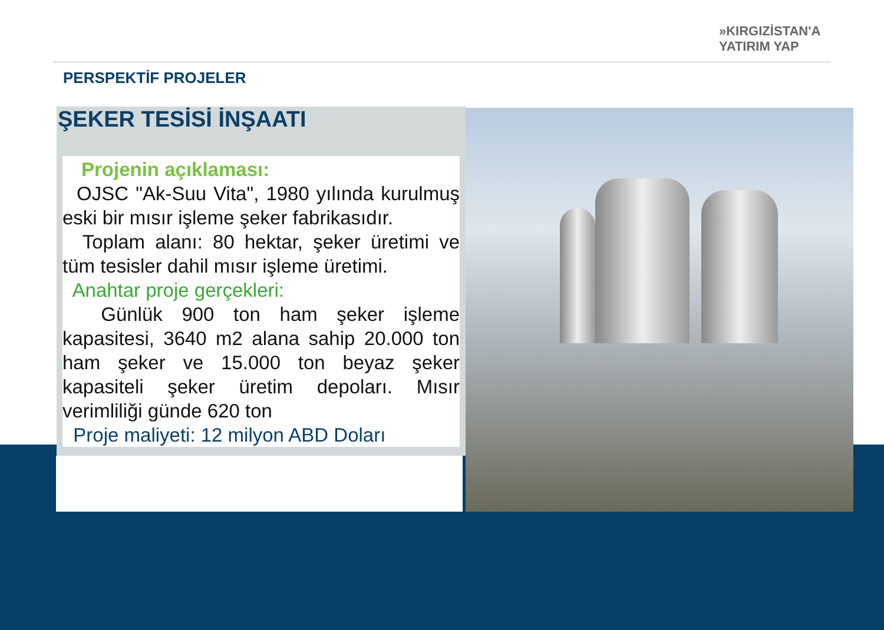»KIRGIZİSTAN'A
YATIRIM YAP
PERSPEKTİF PROJELER
ŞEKER TESİSİ İNŞAATI
Projenin açıklaması:
OJSC "Ak-Suu Vita", 1980 yılında kurulmuş eski bir mısır işleme şeker fabrikasıdır.
Toplam alanı: 80 hektar, şeker üretimi ve tüm tesisler dahil mısır işleme üretimi.
Anahtar proje gerçekleri:
Günlük 900 ton ham şeker işleme kapasitesi, 3640 m2 alana sahip 20.000 ton ham şeker ve 15.000 ton beyaz şeker kapasiteli şeker üretim depoları. Mısır verimliliği günde 620 ton
Proje maliyeti: 12 milyon ABD Doları